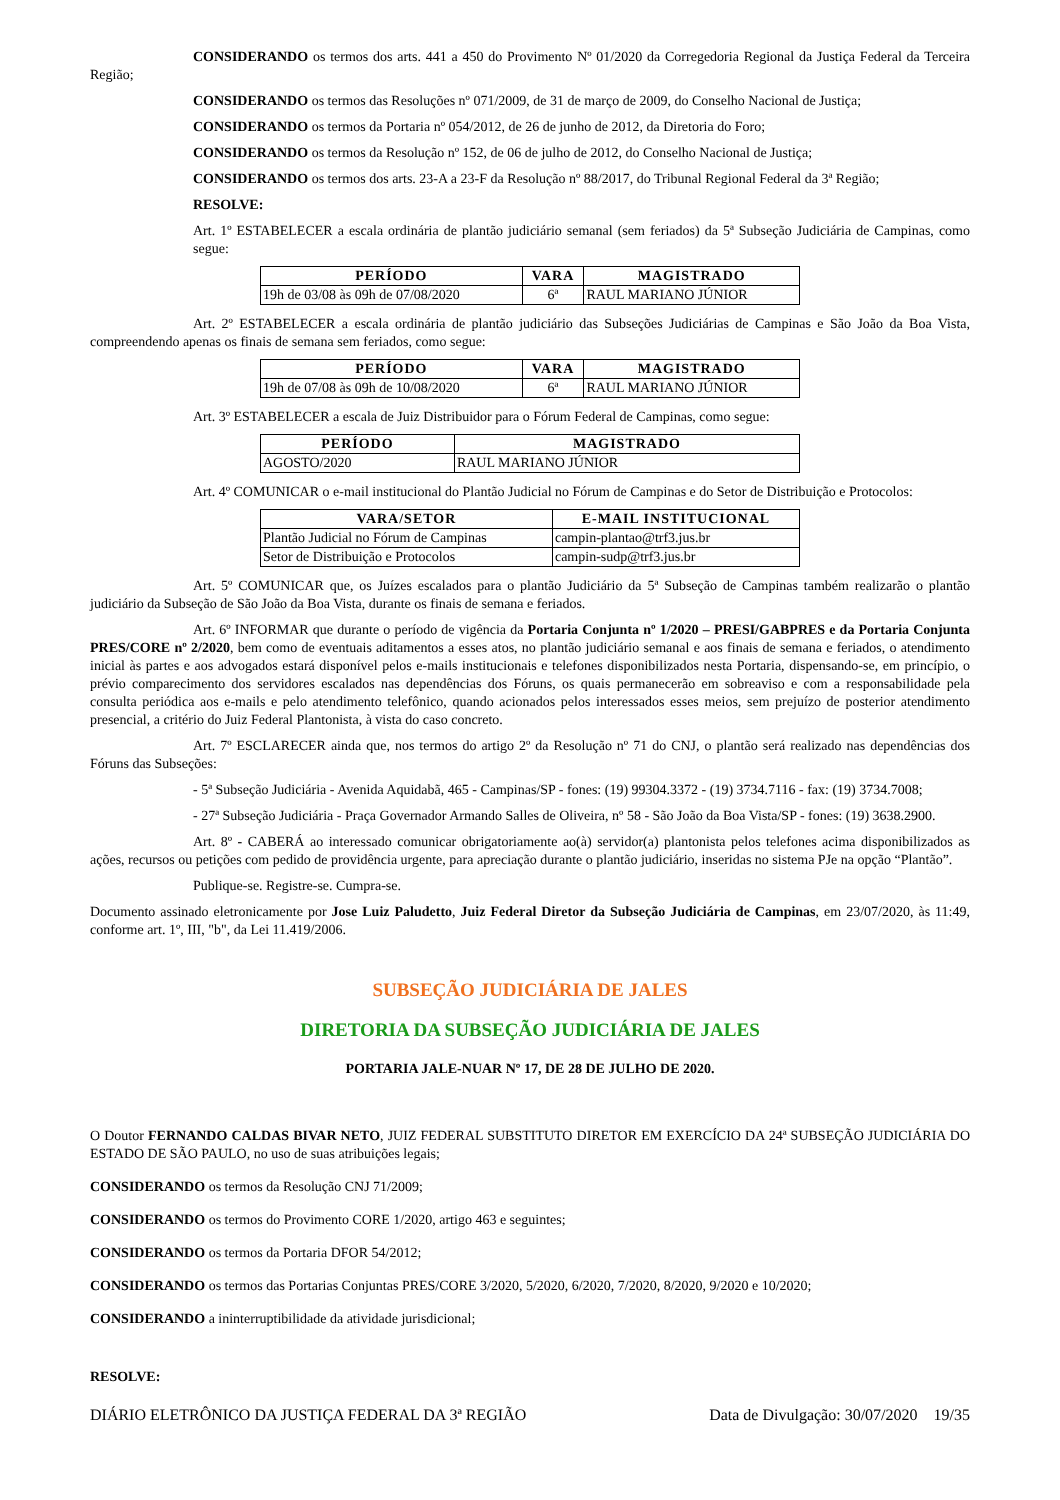CONSIDERANDO os termos dos arts. 441 a 450 do Provimento Nº 01/2020 da Corregedoria Regional da Justiça Federal da Terceira Região;
CONSIDERANDO os termos das Resoluções nº 071/2009, de 31 de março de 2009, do Conselho Nacional de Justiça;
CONSIDERANDO os termos da Portaria nº 054/2012, de 26 de junho de 2012, da Diretoria do Foro;
CONSIDERANDO os termos da Resolução nº 152, de 06 de julho de 2012, do Conselho Nacional de Justiça;
CONSIDERANDO os termos dos arts. 23-A a 23-F da Resolução nº 88/2017, do Tribunal Regional Federal da 3ª Região;
RESOLVE:
Art. 1º ESTABELECER a escala ordinária de plantão judiciário semanal (sem feriados) da 5ª Subseção Judiciária de Campinas, como segue:
| PERÍODO | VARA | MAGISTRADO |
| --- | --- | --- |
| 19h de 03/08 às 09h de 07/08/2020 | 6ª | RAUL MARIANO JÚNIOR |
Art. 2º ESTABELECER a escala ordinária de plantão judiciário das Subseções Judiciárias de Campinas e São João da Boa Vista, compreendendo apenas os finais de semana sem feriados, como segue:
| PERÍODO | VARA | MAGISTRADO |
| --- | --- | --- |
| 19h de 07/08 às 09h de 10/08/2020 | 6ª | RAUL MARIANO JÚNIOR |
Art. 3º ESTABELECER a escala de Juiz Distribuidor para o Fórum Federal de Campinas, como segue:
| PERÍODO | MAGISTRADO |
| --- | --- |
| AGOSTO/2020 | RAUL MARIANO JÚNIOR |
Art. 4º COMUNICAR o e-mail institucional do Plantão Judicial no Fórum de Campinas e do Setor de Distribuição e Protocolos:
| VARA/SETOR | E-MAIL INSTITUCIONAL |
| --- | --- |
| Plantão Judicial no Fórum de Campinas | campin-plantao@trf3.jus.br |
| Setor de Distribuição e Protocolos | campin-sudp@trf3.jus.br |
Art. 5º COMUNICAR que, os Juízes escalados para o plantão Judiciário da 5ª Subseção de Campinas também realizarão o plantão judiciário da Subseção de São João da Boa Vista, durante os finais de semana e feriados.
Art. 6º INFORMAR que durante o período de vigência da Portaria Conjunta nº 1/2020 – PRESI/GABPRES e da Portaria Conjunta PRES/CORE nº 2/2020, bem como de eventuais aditamentos a esses atos, no plantão judiciário semanal e aos finais de semana e feriados, o atendimento inicial às partes e aos advogados estará disponível pelos e-mails institucionais e telefones disponibilizados nesta Portaria, dispensando-se, em princípio, o prévio comparecimento dos servidores escalados nas dependências dos Fóruns, os quais permanecerão em sobreaviso e com a responsabilidade pela consulta periódica aos e-mails e pelo atendimento telefônico, quando acionados pelos interessados esses meios, sem prejuízo de posterior atendimento presencial, a critério do Juiz Federal Plantonista, à vista do caso concreto.
Art. 7º ESCLARECER ainda que, nos termos do artigo 2º da Resolução nº 71 do CNJ, o plantão será realizado nas dependências dos Fóruns das Subseções:
- 5ª Subseção Judiciária - Avenida Aquidabã, 465 - Campinas/SP - fones: (19) 99304.3372 - (19) 3734.7116 - fax: (19) 3734.7008;
- 27ª Subseção Judiciária - Praça Governador Armando Salles de Oliveira, nº 58 - São João da Boa Vista/SP - fones: (19) 3638.2900.
Art. 8º - CABERÁ ao interessado comunicar obrigatoriamente ao(à) servidor(a) plantonista pelos telefones acima disponibilizados as ações, recursos ou petições com pedido de providência urgente, para apreciação durante o plantão judiciário, inseridas no sistema PJe na opção “Plantão”.
Publique-se. Registre-se. Cumpra-se.
Documento assinado eletronicamente por Jose Luiz Paludetto, Juiz Federal Diretor da Subseção Judiciária de Campinas, em 23/07/2020, às 11:49, conforme art. 1º, III, "b", da Lei 11.419/2006.
SUBSEÇÃO JUDICIÁRIA DE JALES
DIRETORIA DA SUBSEÇÃO JUDICIÁRIA DE JALES
PORTARIA JALE-NUAR Nº 17, DE 28 DE JULHO DE 2020.
O Doutor FERNANDO CALDAS BIVAR NETO, JUIZ FEDERAL SUBSTITUTO DIRETOR EM EXERCÍCIO DA 24ª SUBSEÇÃO JUDICIÁRIA DO ESTADO DE SÃO PAULO, no uso de suas atribuições legais;
CONSIDERANDO os termos da Resolução CNJ 71/2009;
CONSIDERANDO os termos do Provimento CORE 1/2020, artigo 463 e seguintes;
CONSIDERANDO os termos da Portaria DFOR 54/2012;
CONSIDERANDO os termos das Portarias Conjuntas PRES/CORE 3/2020, 5/2020, 6/2020, 7/2020, 8/2020, 9/2020 e 10/2020;
CONSIDERANDO a ininterruptibilidade da atividade jurisdicional;
RESOLVE:
DIÁRIO ELETRÔNICO DA JUSTIÇA FEDERAL DA 3ª REGIÃO Data de Divulgação: 30/07/2020 19/35